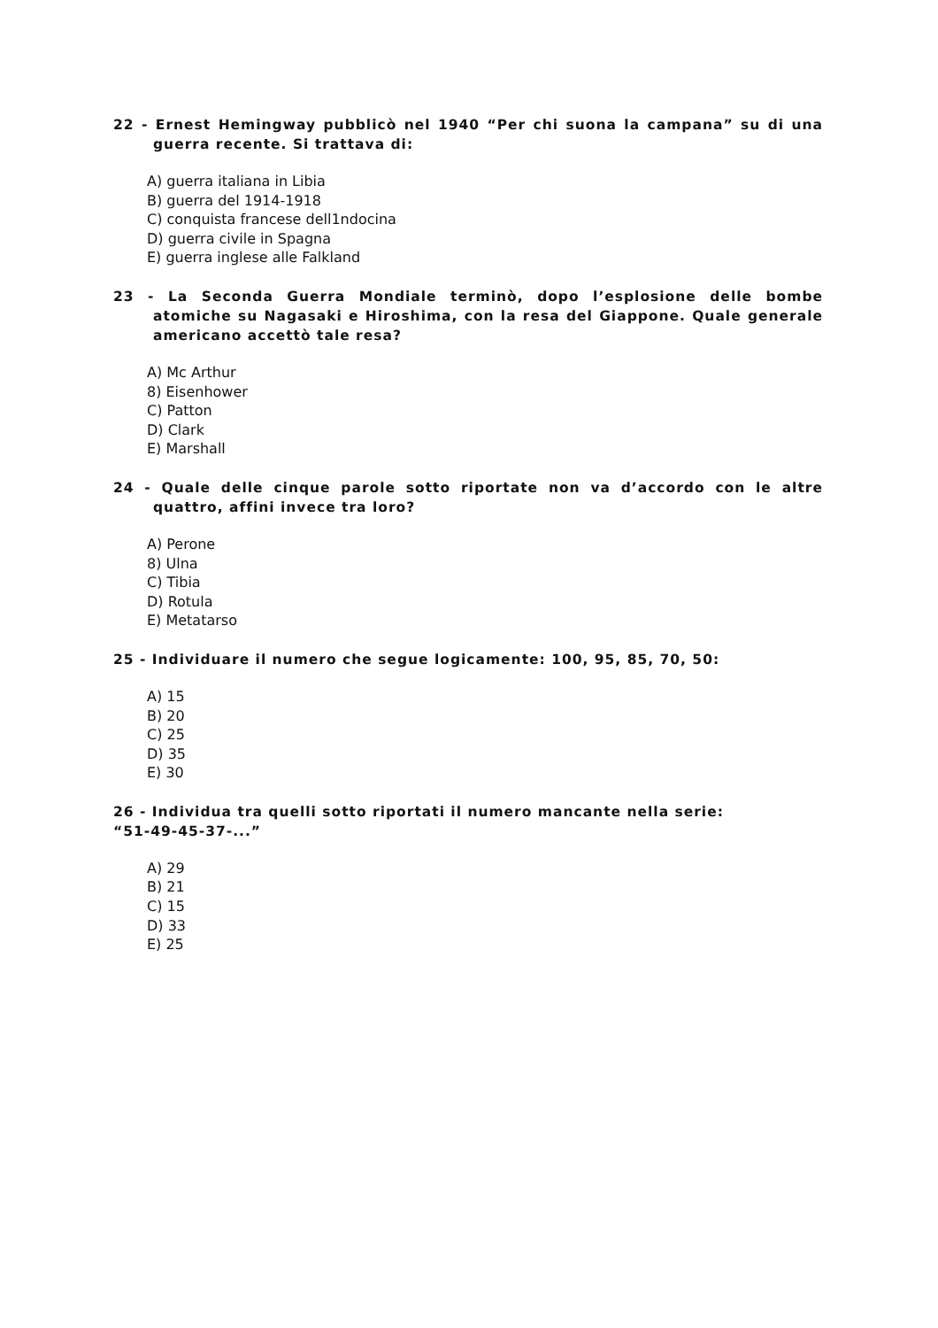22 - Ernest Hemingway pubblicò nel 1940 “Per chi suona la campana” su di una guerra recente. Si trattava di:
A) guerra italiana in Libia
B) guerra del 1914-1918
C) conquista francese dell1ndocina
D) guerra civile in Spagna
E) guerra inglese alle Falkland
23 - La Seconda Guerra Mondiale terminò, dopo l’esplosione delle bombe atomiche su Nagasaki e Hiroshima, con la resa del Giappone. Quale generale americano accettò tale resa?
A) Mc Arthur
8) Eisenhower
C) Patton
D) Clark
E) Marshall
24 - Quale delle cinque parole sotto riportate non va d’accordo con le altre quattro, affini invece tra loro?
A) Perone
8) Ulna
C) Tibia
D) Rotula
E) Metatarso
25 - Individuare il numero che segue logicamente: 100, 95, 85, 70, 50:
A) 15
B) 20
C) 25
D) 35
E) 30
26 - Individua tra quelli sotto riportati il numero mancante nella serie:
“51-49-45-37-...”
A) 29
B) 21
C) 15
D) 33
E) 25